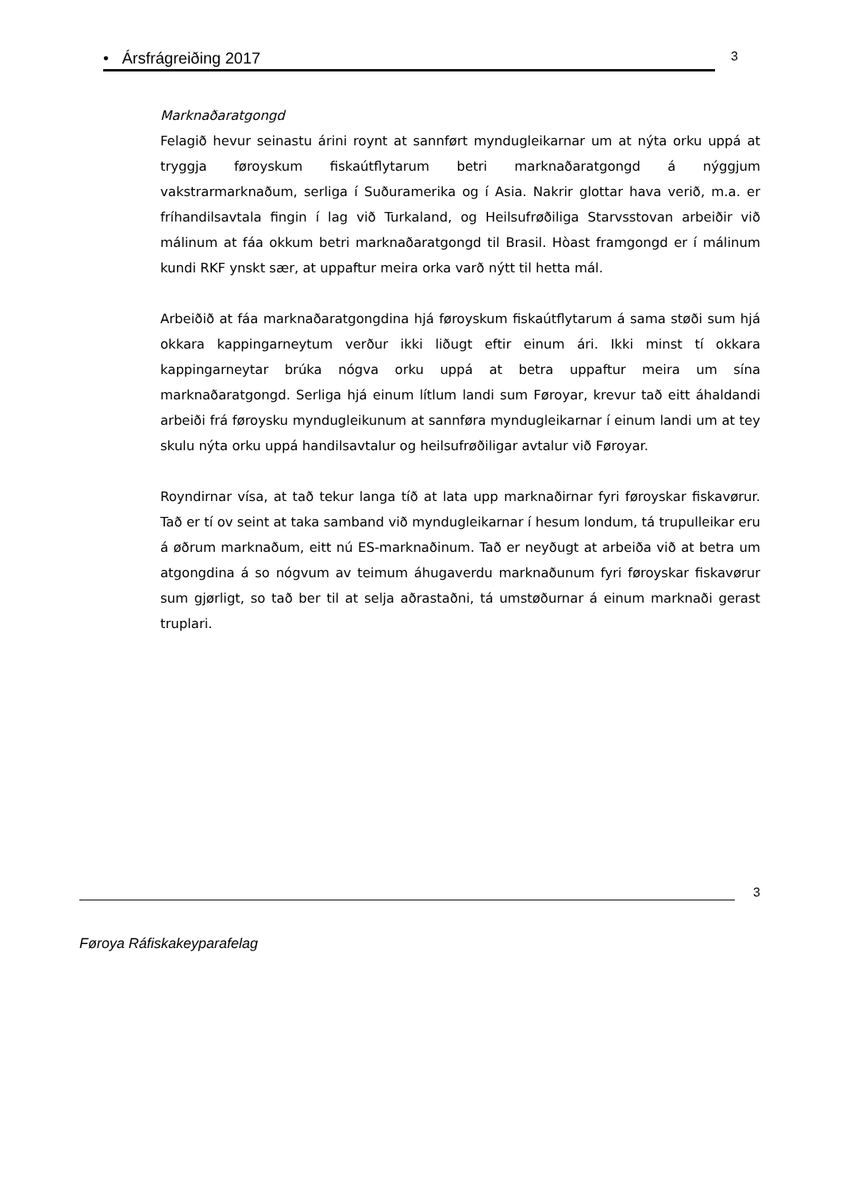• Ársfrágreiðing 2017
3
Marknaðaratgongd
Felagið hevur seinastu árini roynt at sannført myndugleikarnar um at nýta orku uppá at tryggja føroyskum fiskaútflytarum betri marknaðaratgongd á nýggjum vakstrarmarknaðum, serliga í Suðuramerika og í Asia. Nakrir glottar hava verið, m.a. er fríhandilsavtala fingin í lag við Turkaland, og Heilsufrøðiliga Starvsstovan arbeiðir við málinum at fáa okkum betri marknaðaratgongd til Brasil. Hòast framgongd er í málinum kundi RKF ynskt sær, at uppaftur meira orka varð nýtt til hetta mál.
Arbeiðið at fáa marknaðaratgongdina hjá føroyskum fiskaútflytarum á sama støði sum hjá okkara kappingarneytum verður ikki liðugt eftir einum ári. Ikki minst tí okkara kappingarneytar brúka nógva orku uppá at betra uppaftur meira um sína marknaðaratgongd. Serliga hjá einum lítlum landi sum Føroyar, krevur tað eitt áhaldandi arbeiði frá føroysku myndugleikunum at sannføra myndugleikarnar í einum landi um at tey skulu nýta orku uppá handilsavtalur og heilsufrøðiligar avtalur við Føroyar.
Royndirnar vísa, at tað tekur langa tíð at lata upp marknaðirnar fyri føroyskar fiskavørur. Tað er tí ov seint at taka samband við myndugleikarnar í hesum londum, tá trupulleikar eru á øðrum marknaðum, eitt nú ES-marknaðinum. Tað er neyðugt at arbeiða við at betra um atgongdina á so nógvum av teimum áhugaverdu marknaðunum fyri føroyskar fiskavørur sum gjørligt, so tað ber til at selja aðrastaðni, tá umstøðurnar á einum marknaði gerast truplari.
3
Føroya Ráfiskakeyparafelag